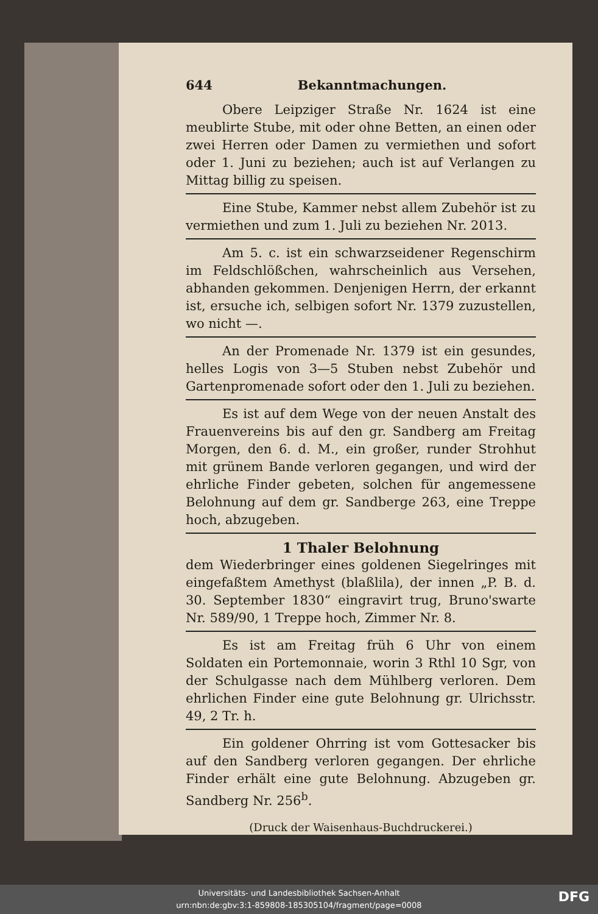644 Bekanntmachungen.
Obere Leipziger Straße Nr. 1624 ist eine meublirte Stube, mit oder ohne Betten, an einen oder zwei Herren oder Damen zu vermiethen und sofort oder 1. Juni zu beziehen; auch ist auf Verlangen zu Mittag billig zu speisen.
Eine Stube, Kammer nebst allem Zubehör ist zu vermiethen und zum 1. Juli zu beziehen Nr. 2013.
Am 5. c. ist ein schwarzseidener Regenschirm im Feldschlößchen, wahrscheinlich aus Versehen, abhanden gekommen. Denjenigen Herrn, der erkannt ist, ersuche ich, selbigen sofort Nr. 1379 zuzustellen, wo nicht —.
An der Promenade Nr. 1379 ist ein gesundes, helles Logis von 3—5 Stuben nebst Zubehör und Gartenpromenade sofort oder den 1. Juli zu beziehen.
Es ist auf dem Wege von der neuen Anstalt des Frauenvereins bis auf den gr. Sandberg am Freitag Morgen, den 6. d. M., ein großer, runder Strohhut mit grünem Bande verloren gegangen, und wird der ehrliche Finder gebeten, solchen für angemessene Belohnung auf dem gr. Sandberge 263, eine Treppe hoch, abzugeben.
1 Thaler Belohnung
dem Wiederbringer eines goldenen Siegelringes mit eingefaßtem Amethyst (blaßlila), der innen „P. B. d. 30. September 1830“ eingravirt trug, Bruno'swarte Nr. 589/90, 1 Treppe hoch, Zimmer Nr. 8.
Es ist am Freitag früh 6 Uhr von einem Soldaten ein Portemonnaie, worin 3 Rthl 10 Sgr, von der Schulgasse nach dem Mühlberg verloren. Dem ehrlichen Finder eine gute Belohnung gr. Ulrichsstr. 49, 2 Tr. h.
Ein goldener Ohrring ist vom Gottesacker bis auf den Sandberg verloren gegangen. Der ehrliche Finder erhält eine gute Belohnung. Abzugeben gr. Sandberg Nr. 256<sup>b</sup>.
(Druck der Waisenhaus-Buchdruckerei.)
Universitäts- und Landesbibliothek Sachsen-Anhalt
urn:nbn:de:gbv:3:1-859808-185305104/fragment/page=0008
DFG